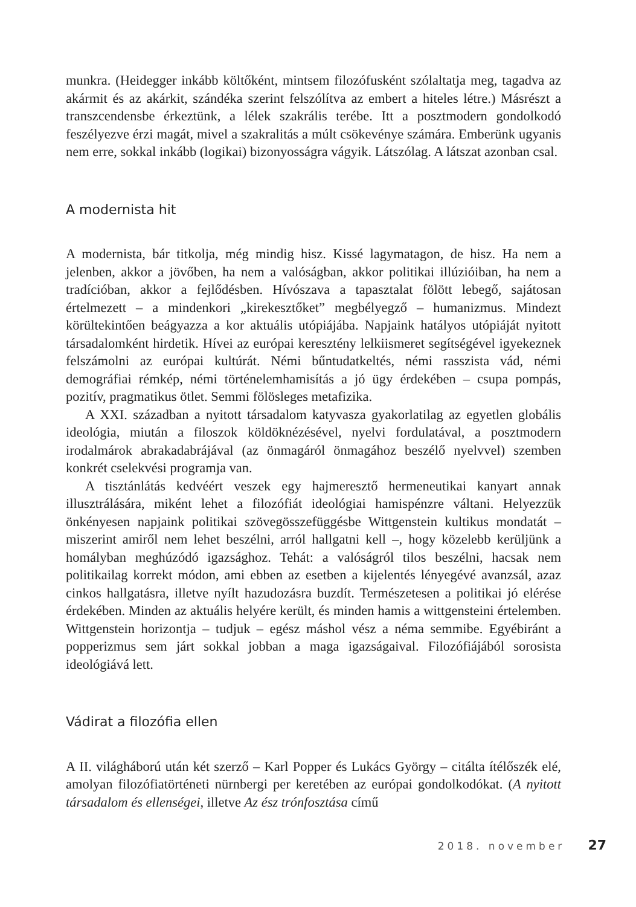munkra. (Heidegger inkább költőként, mintsem filozófusként szólaltatja meg, tagadva az akármit és az akárkit, szándéka szerint felszólítva az embert a hiteles létre.) Másrészt a transzcendensbe érkeztünk, a lélek szakrális terébe. Itt a posztmodern gondolkodó feszélyezve érzi magát, mivel a szakralitás a múlt csökevénye számára. Emberünk ugyanis nem erre, sokkal inkább (logikai) bizonyosságra vágyik. Látszólag. A látszat azonban csal.
A modernista hit
A modernista, bár titkolja, még mindig hisz. Kissé lagymatagon, de hisz. Ha nem a jelenben, akkor a jövőben, ha nem a valóságban, akkor politikai illúzióiban, ha nem a tradícióban, akkor a fejlődésben. Hívószava a tapasztalat fölött lebegő, sajátosan értelmezett – a mindenkori „kirekesztőket” megbélyegző – humanizmus. Mindezt körültekintően beágyazza a kor aktuális utópiájába. Napjaink hatályos utópiáját nyitott társadalomként hirdetik. Hívei az európai keresztény lelkiismeret segítségével igyekeznek felszámolni az európai kultúrát. Némi bűntudatkeltés, némi rasszista vád, némi demográfiai rémkép, némi történelemhamisítás a jó ügy érdekében – csupa pompás, pozitív, pragmatikus ötlet. Semmi fölösleges metafizika.
A XXI. században a nyitott társadalom katyvasza gyakorlatilag az egyetlen globális ideológia, miután a filoszok köldöknézésével, nyelvi fordulatával, a posztmodern irodalmárok abrakadabrájával (az önmagáról önmagához beszélő nyelvvel) szemben konkrét cselekvési programja van.
A tisztánlátás kedvéért veszek egy hajmeresztő hermeneutikai kanyart annak illusztrálására, miként lehet a filozófiát ideológiai hamispénzre váltani. Helyezzük önkényesen napjaink politikai szövegösszefüggésbe Wittgenstein kultikus mondatát – miszerint amiről nem lehet beszélni, arról hallgatni kell –, hogy közelebb kerüljünk a homályban meghúzódó igazsághoz. Tehát: a valóságról tilos beszélni, hacsak nem politikailag korrekt módon, ami ebben az esetben a kijelentés lényegévé avanzsál, azaz cinkos hallgatásra, illetve nyílt hazudozásra buzdít. Természetesen a politikai jó elérése érdekében. Minden az aktuális helyére került, és minden hamis a wittgensteini értelemben. Wittgenstein horizontja – tudjuk – egész máshol vész a néma semmibe. Egyébiránt a popperizmus sem járt sokkal jobban a maga igazságaival. Filozófiájából sorosista ideológiává lett.
Vádirat a filozófia ellen
A II. világháború után két szerző – Karl Popper és Lukács György – citálta ítélőszék elé, amolyan filozófiatörténeti nürnbergi per keretében az európai gondolkodókat. (A nyitott társadalom és ellenségei, illetve Az ész trónfosztása című
2018. november 27